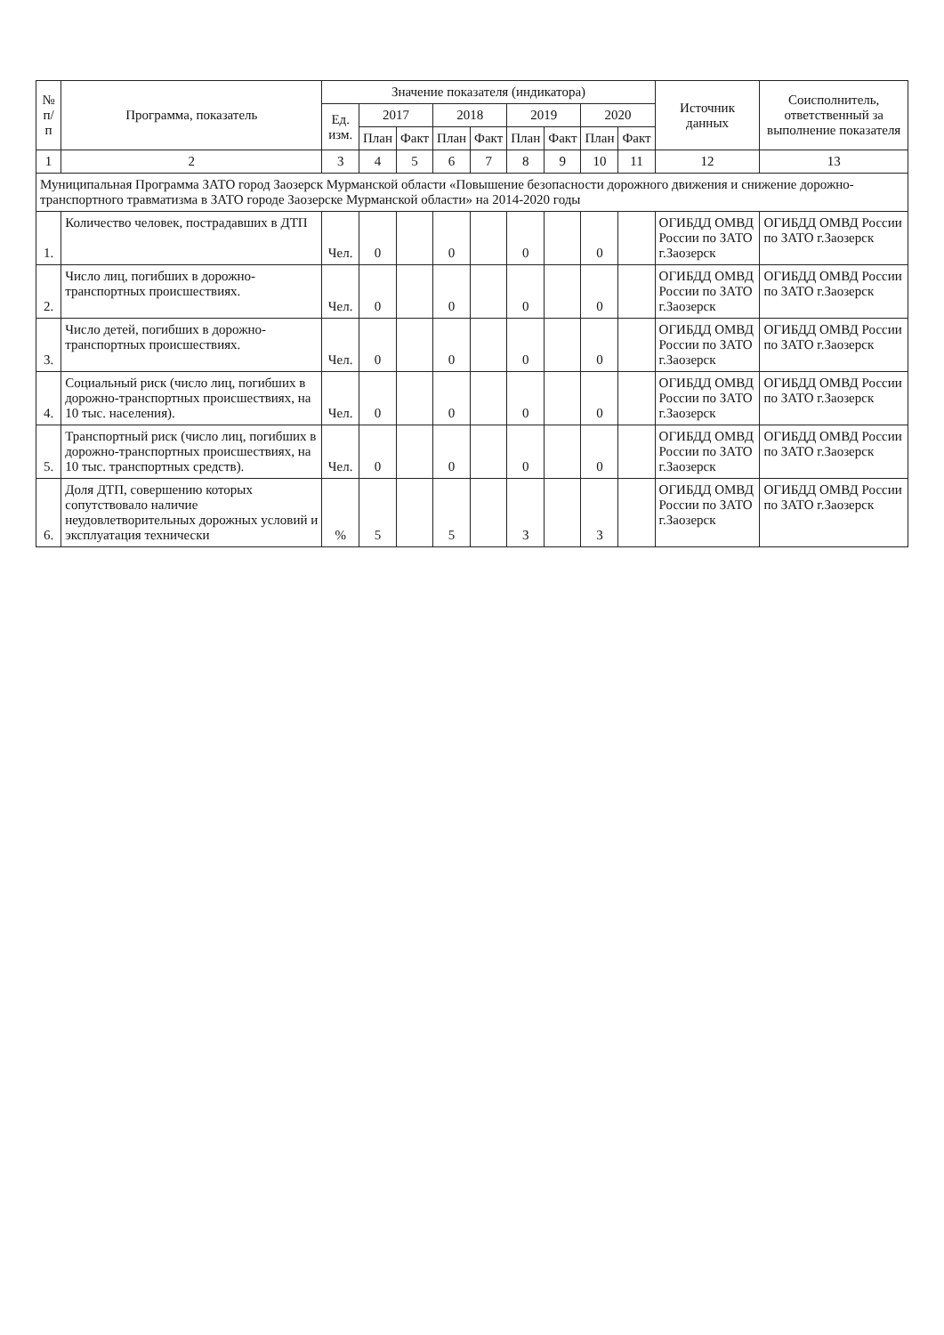| № п/п | Программа, показатель | Значение показателя (индикатора) | | | | | | | | | Источник данных | Соисполнитель, ответственный за выполнение показателя |
| --- | --- | --- | --- | --- | --- | --- | --- | --- | --- | --- | --- | --- |
| | | Ед. изм. | 2017 | | 2018 | | 2019 | | 2020 | | | |
| | | | План | Факт | План | Факт | План | Факт | План | Факт | | |
| 1 | 2 | 3 | 4 | 5 | 6 | 7 | 8 | 9 | 10 | 11 | 12 | 13 |
| Муниципальная Программа ЗАТО город Заозерск Мурманской области «Повышение безопасности дорожного движения и снижение дорожно-транспортного травматизма в ЗАТО городе Заозерске Мурманской области» на 2014-2020 годы | | | | | | | | | | | | |
| 1. | Количество человек, пострадавших в ДТП | Чел. | 0 | | 0 | | 0 | | 0 | | ОГИБДД ОМВД России по ЗАТО г.Заозерск | ОГИБДД ОМВД России по ЗАТО г.Заозерск |
| 2. | Число лиц, погибших в дорожно-транспортных происшествиях. | Чел. | 0 | | 0 | | 0 | | 0 | | ОГИБДД ОМВД России по ЗАТО г.Заозерск | ОГИБДД ОМВД России по ЗАТО г.Заозерск |
| 3. | Число детей, погибших в дорожно-транспортных происшествиях. | Чел. | 0 | | 0 | | 0 | | 0 | | ОГИБДД ОМВД России по ЗАТО г.Заозерск | ОГИБДД ОМВД России по ЗАТО г.Заозерск |
| 4. | Социальный риск (число лиц, погибших в дорожно-транспортных происшествиях, на 10 тыс. населения). | Чел. | 0 | | 0 | | 0 | | 0 | | ОГИБДД ОМВД России по ЗАТО г.Заозерск | ОГИБДД ОМВД России по ЗАТО г.Заозерск |
| 5. | Транспортный риск (число лиц, погибших в дорожно-транспортных происшествиях, на 10 тыс. транспортных средств). | Чел. | 0 | | 0 | | 0 | | 0 | | ОГИБДД ОМВД России по ЗАТО г.Заозерск | ОГИБДД ОМВД России по ЗАТО г.Заозерск |
| 6. | Доля ДТП, совершению которых сопутствовало наличие неудовлетворительных дорожных условий и эксплуатация технически | % | 5 | | 5 | | 3 | | 3 | | ОГИБДД ОМВД России по ЗАТО г.Заозерск | ОГИБДД ОМВД России по ЗАТО г.Заозерск |